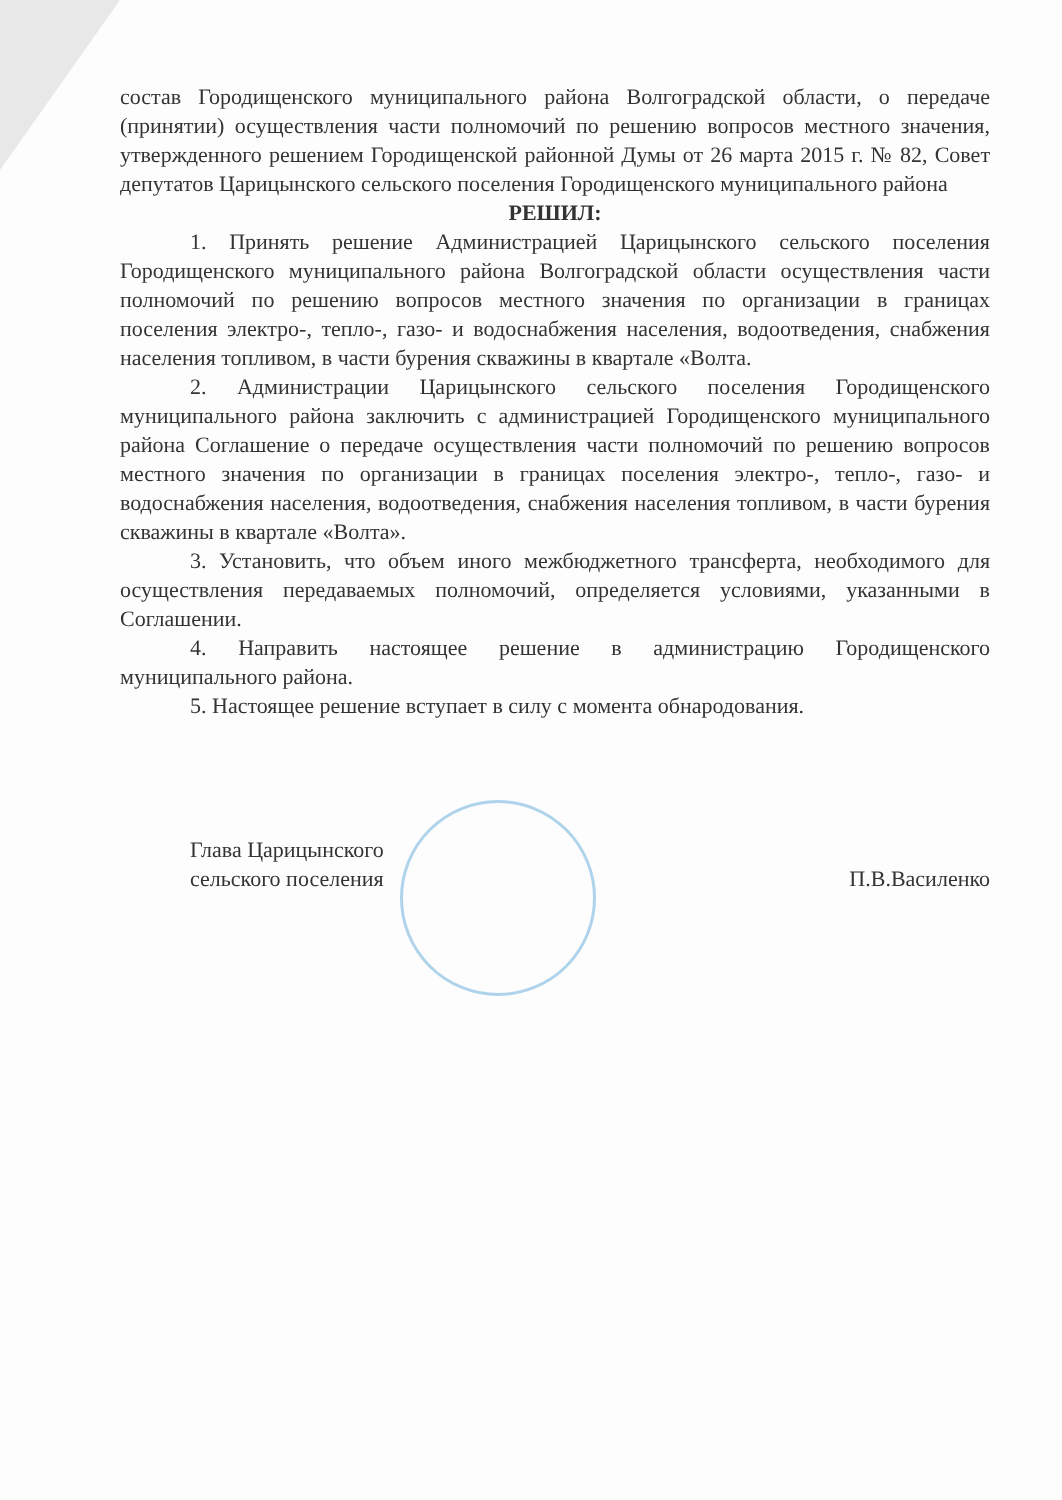состав Городищенского муниципального района Волгоградской области, о передаче (принятии) осуществления части полномочий по решению вопросов местного значения, утвержденного решением Городищенской районной Думы от 26 марта 2015 г. № 82, Совет депутатов Царицынского сельского поселения Городищенского муниципального района
РЕШИЛ:
1. Принять решение Администрацией Царицынского сельского поселения Городищенского муниципального района Волгоградской области осуществления части полномочий по решению вопросов местного значения по организации в границах поселения электро-, тепло-, газо- и водоснабжения населения, водоотведения, снабжения населения топливом, в части бурения скважины в квартале «Волта.
2. Администрации Царицынского сельского поселения Городищенского муниципального района заключить с администрацией Городищенского муниципального района Соглашение о передаче осуществления части полномочий по решению вопросов местного значения по организации в границах поселения электро-, тепло-, газо- и водоснабжения населения, водоотведения, снабжения населения топливом, в части бурения скважины в квартале «Волта».
3. Установить, что объем иного межбюджетного трансферта, необходимого для осуществления передаваемых полномочий, определяется условиями, указанными в Соглашении.
4. Направить настоящее решение в администрацию Городищенского муниципального района.
5. Настоящее решение вступает в силу с момента обнародования.
Глава Царицынского
сельского поселения
П.В.Василенко